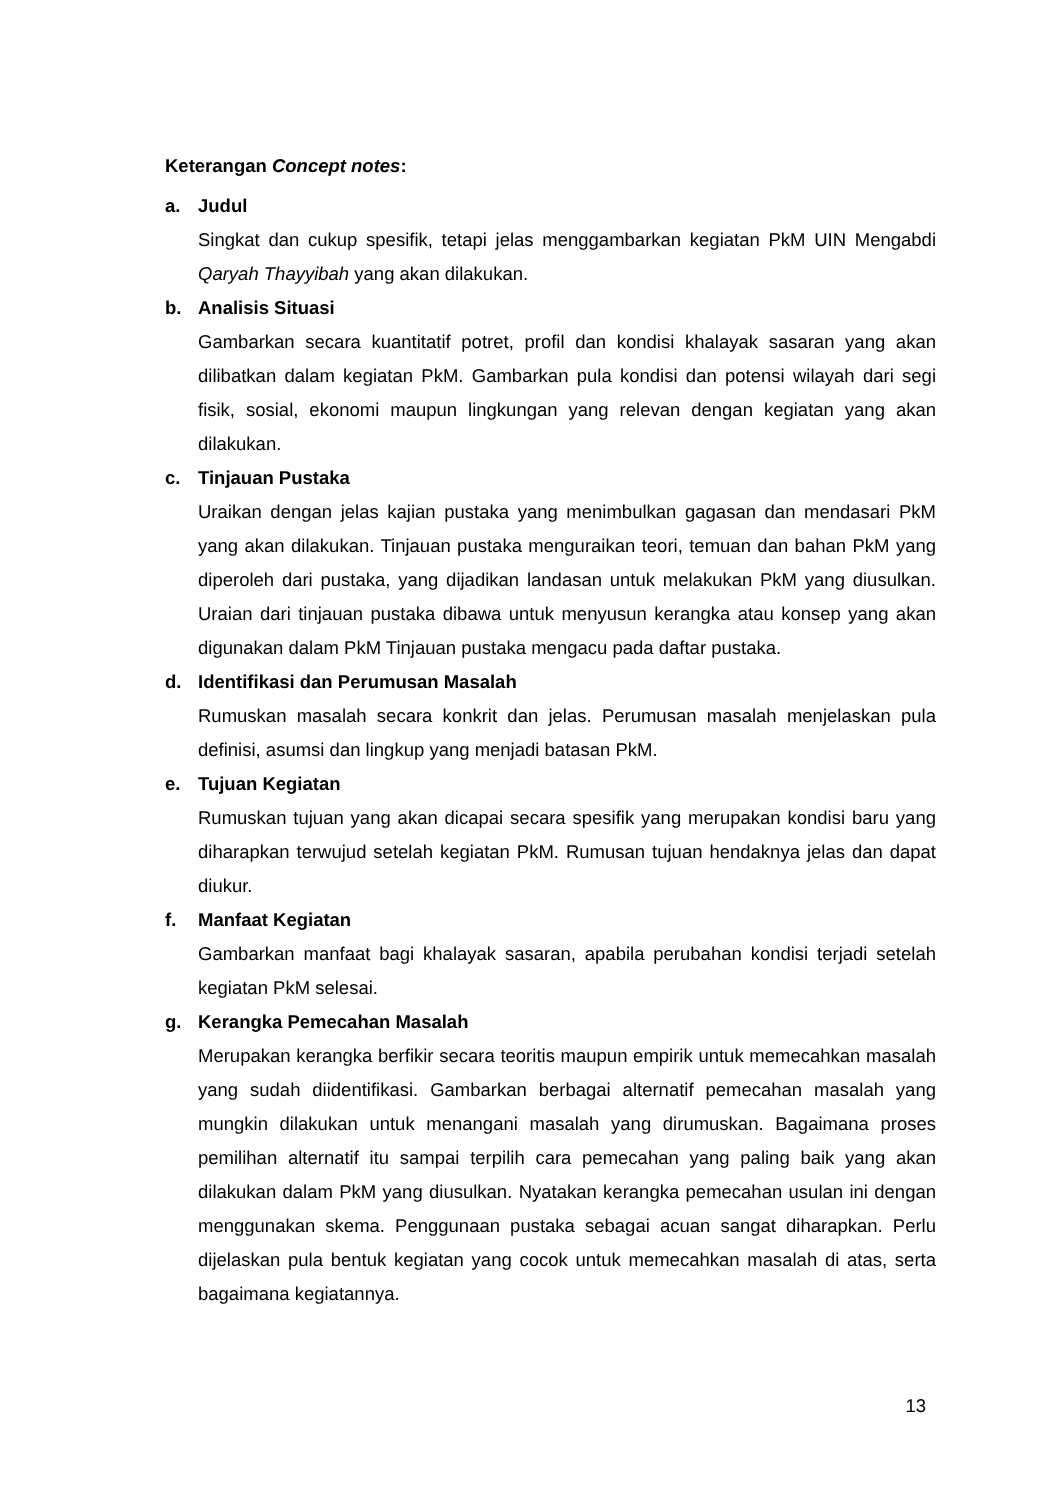Keterangan Concept notes:
a. Judul
Singkat dan cukup spesifik, tetapi jelas menggambarkan kegiatan PkM UIN Mengabdi Qaryah Thayyibah yang akan dilakukan.
b. Analisis Situasi
Gambarkan secara kuantitatif potret, profil dan kondisi khalayak sasaran yang akan dilibatkan dalam kegiatan PkM. Gambarkan pula kondisi dan potensi wilayah dari segi fisik, sosial, ekonomi maupun lingkungan yang relevan dengan kegiatan yang akan dilakukan.
c. Tinjauan Pustaka
Uraikan dengan jelas kajian pustaka yang menimbulkan gagasan dan mendasari PkM yang akan dilakukan. Tinjauan pustaka menguraikan teori, temuan dan bahan PkM yang diperoleh dari pustaka, yang dijadikan landasan untuk melakukan PkM yang diusulkan. Uraian dari tinjauan pustaka dibawa untuk menyusun kerangka atau konsep yang akan digunakan dalam PkM Tinjauan pustaka mengacu pada daftar pustaka.
d. Identifikasi dan Perumusan Masalah
Rumuskan masalah secara konkrit dan jelas. Perumusan masalah menjelaskan pula definisi, asumsi dan lingkup yang menjadi batasan PkM.
e. Tujuan Kegiatan
Rumuskan tujuan yang akan dicapai secara spesifik yang merupakan kondisi baru yang diharapkan terwujud setelah kegiatan PkM. Rumusan tujuan hendaknya jelas dan dapat diukur.
f. Manfaat Kegiatan
Gambarkan manfaat bagi khalayak sasaran, apabila perubahan kondisi terjadi setelah kegiatan PkM selesai.
g. Kerangka Pemecahan Masalah
Merupakan kerangka berfikir secara teoritis maupun empirik untuk memecahkan masalah yang sudah diidentifikasi. Gambarkan berbagai alternatif pemecahan masalah yang mungkin dilakukan untuk menangani masalah yang dirumuskan. Bagaimana proses pemilihan alternatif itu sampai terpilih cara pemecahan yang paling baik yang akan dilakukan dalam PkM yang diusulkan. Nyatakan kerangka pemecahan usulan ini dengan menggunakan skema. Penggunaan pustaka sebagai acuan sangat diharapkan. Perlu dijelaskan pula bentuk kegiatan yang cocok untuk memecahkan masalah di atas, serta bagaimana kegiatannya.
13